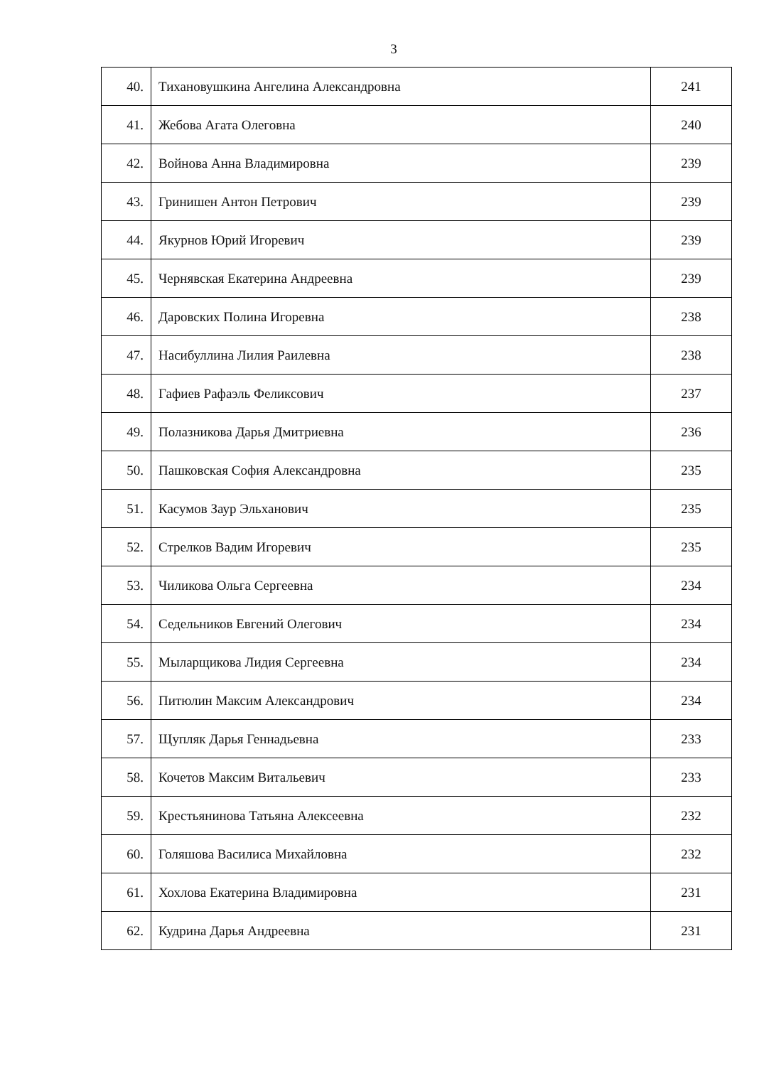3
| 40. | Тихановушкина Ангелина Александровна | 241 |
| 41. | Жебова Агата Олеговна | 240 |
| 42. | Войнова Анна Владимировна | 239 |
| 43. | Гринишен Антон Петрович | 239 |
| 44. | Якурнов Юрий Игоревич | 239 |
| 45. | Чернявская Екатерина Андреевна | 239 |
| 46. | Даровских Полина Игоревна | 238 |
| 47. | Насибуллина Лилия Раилевна | 238 |
| 48. | Гафиев Рафаэль Феликсович | 237 |
| 49. | Полазникова Дарья Дмитриевна | 236 |
| 50. | Пашковская София Александровна | 235 |
| 51. | Касумов Заур Эльханович | 235 |
| 52. | Стрелков Вадим Игоревич | 235 |
| 53. | Чиликова Ольга Сергеевна | 234 |
| 54. | Седельников Евгений Олегович | 234 |
| 55. | Мыларщикова Лидия Сергеевна | 234 |
| 56. | Питюлин Максим Александрович | 234 |
| 57. | Щупляк Дарья Геннадьевна | 233 |
| 58. | Кочетов Максим Витальевич | 233 |
| 59. | Крестьянинова Татьяна Алексеевна | 232 |
| 60. | Голяшова Василиса Михайловна | 232 |
| 61. | Хохлова Екатерина Владимировна | 231 |
| 62. | Кудрина Дарья Андреевна | 231 |